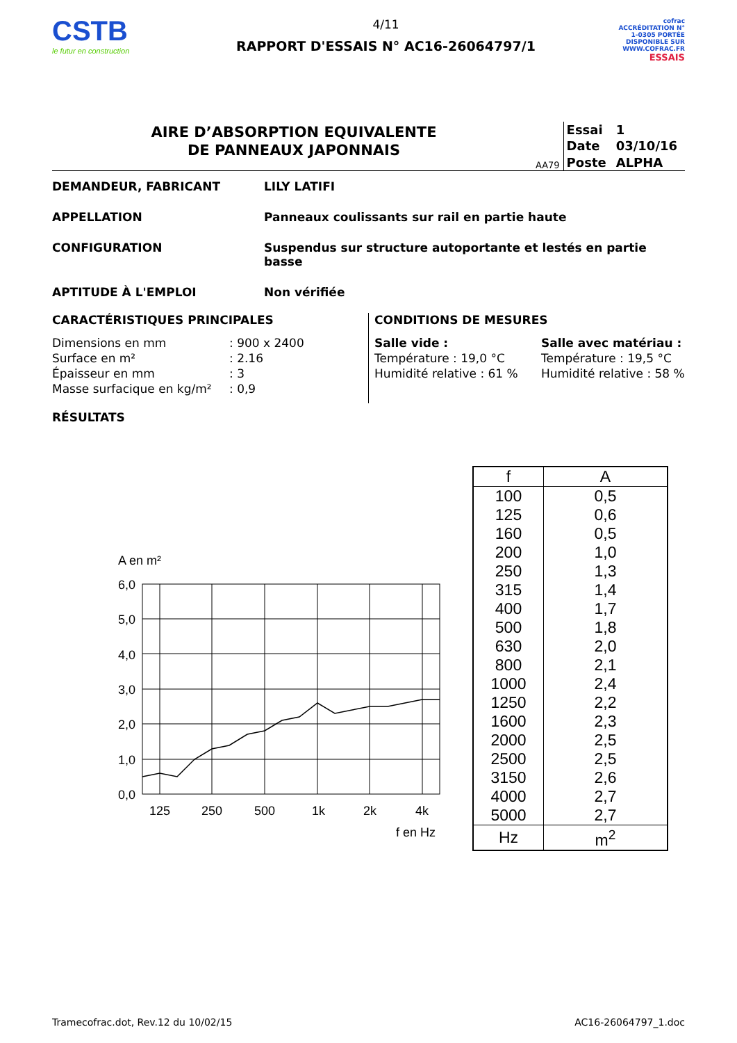CSTB
le futur en construction
4/11
RAPPORT D'ESSAIS N° AC16-26064797/1
cofrac
ACCRÉDITATION N° 1-0305 PORTÉE DISPONIBLE SUR WWW.COFRAC.FR
ESSAIS
AIRE D’ABSORPTION EQUIVALENTE
DE PANNEAUX JAPONNAIS
AA79
| Essai | 1 |
| Date | 03/10/16 |
| Poste | ALPHA |
DEMANDEUR, FABRICANT LILY LATIFI
APPELLATION Panneaux coulissants sur rail en partie haute
CONFIGURATION Suspendus sur structure autoportante et lestés en partie basse
APTITUDE À L'EMPLOI Non vérifiée
CARACTÉRISTIQUES PRINCIPALES
Dimensions en mm
: 900 x 2400
Surface en m²
: 2.16
Épaisseur en mm
: 3
Masse surfacique en kg/m²
: 0,9
CONDITIONS DE MESURES
Salle vide :
Salle avec matériau :
Température : 19,0 °C
Température : 19,5 °C
Humidité relative : 61 %
Humidité relative : 58 %
RÉSULTATS
A en m²
6,0
5,0
4,0
3,0
2,0
1,0
0,0
125
250
500
1k
2k
4k
f en Hz
| f | A |
| --- | --- |
| 100 | 0,5 |
| 125 | 0,6 |
| 160 | 0,5 |
| 200 | 1,0 |
| 250 | 1,3 |
| 315 | 1,4 |
| 400 | 1,7 |
| 500 | 1,8 |
| 630 | 2,0 |
| 800 | 2,1 |
| 1000 | 2,4 |
| 1250 | 2,2 |
| 1600 | 2,3 |
| 2000 | 2,5 |
| 2500 | 2,5 |
| 3150 | 2,6 |
| 4000 | 2,7 |
| 5000 | 2,7 |
| Hz | m<sup>2</sup> |
Tramecofrac.dot, Rev.12 du 10/02/15 AC16-26064797_1.doc